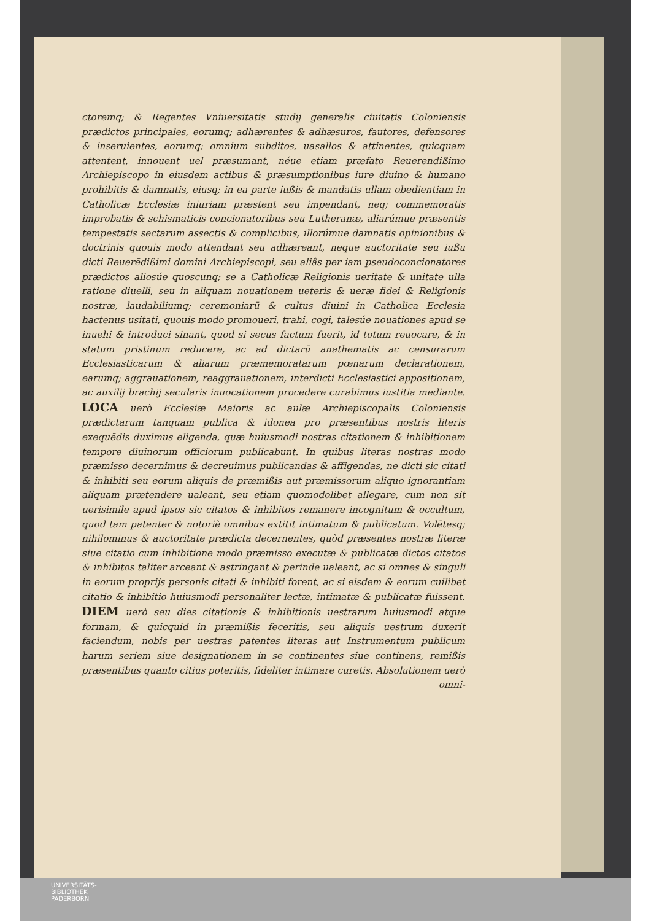ctoremq; & Regentes Vniuersitatis studij generalis ciuitatis Coloniensis prædictos principales, eorumq; adhærentes & adhæsuros, fautores, defensores & inseruientes, eorumq; omnium subditos, uasallos & attinentes, quicquam attentent, innouent uel præsumant, néue etiam præfato Reuerendißimo Archiepiscopo in eiusdem actibus & præsumptionibus iure diuino & humano prohibitis & damnatis, eiusq; in ea parte iußis & mandatis ullam obedientiam in Catholicæ Ecclesiæ iniuriam præstent seu impendant, neq; commemoratis improbatis & schismaticis concionatoribus seu Lutheranæ, aliarúmue præsentis tempestatis sectarum assectis & complicibus, illorúmue damnatis opinionibus & doctrinis quouis modo attendant seu adhæreant, neque auctoritate seu iußu dicti Reuerēdißimi domini Archiepiscopi, seu aliâs per iam pseudoconcionatores prædictos aliosúe quoscunq; se a Catholicæ Religionis ueritate & unitate ulla ratione diuelli, seu in aliquam nouationem ueteris & ueræ fidei & Religionis nostræ, laudabiliumq; ceremoniarū & cultus diuini in Catholica Ecclesia hactenus usitati, quouis modo promoueri, trahi, cogi, talesúe nouationes apud se inuehi & introduci sinant, quod si secus factum fuerit, id totum reuocare, & in statum pristinum reducere, ac ad dictarū anathematis ac censurarum Ecclesiasticarum & aliarum præmemoratarum pœnarum declarationem, earumq; aggrauationem, reaggrauationem, interdicti Ecclesiastici appositionem, ac auxilij brachij secularis inuocationem procedere curabimus iustitia mediante. LOCA uerò Ecclesiæ Maioris ac aulæ Archiepiscopalis Coloniensis prædictarum tanquam publica & idonea pro præsentibus nostris literis exequēdis duximus eligenda, quæ huiusmodi nostras citationem & inhibitionem tempore diuinorum officiorum publicabunt. In quibus literas nostras modo præmisso decernimus & decreuimus publicandas & affigendas, ne dicti sic citati & inhibiti seu eorum aliquis de præmißis aut præmissorum aliquo ignorantiam aliquam prætendere ualeant, seu etiam quomodolibet allegare, cum non sit uerisimile apud ipsos sic citatos & inhibitos remanere incognitum & occultum, quod tam patenter & notoriè omnibus extitit intimatum & publicatum. Volētesq; nihilominus & auctoritate prædicta decernentes, quòd præsentes nostræ literæ siue citatio cum inhibitione modo præmisso executæ & publicatæ dictos citatos & inhibitos taliter arceant & astringant & perinde ualeant, ac si omnes & singuli in eorum proprijs personis citati & inhibiti forent, ac si eisdem & eorum cuilibet citatio & inhibitio huiusmodi personaliter lectæ, intimatæ & publicatæ fuissent. DIEM uerò seu dies citationis & inhibitionis uestrarum huiusmodi atque formam, & quicquid in præmißis feceritis, seu aliquis uestrum duxerit faciendum, nobis per uestras patentes literas aut Instrumentum publicum harum seriem siue designationem in se continentes siue continens, remißis præsentibus quanto citius poteritis, fideliter intimare curetis. Absolutionem uerò
omni-
UNIVERSITÄTS-
BIBLIOTHEK
PADERBORN